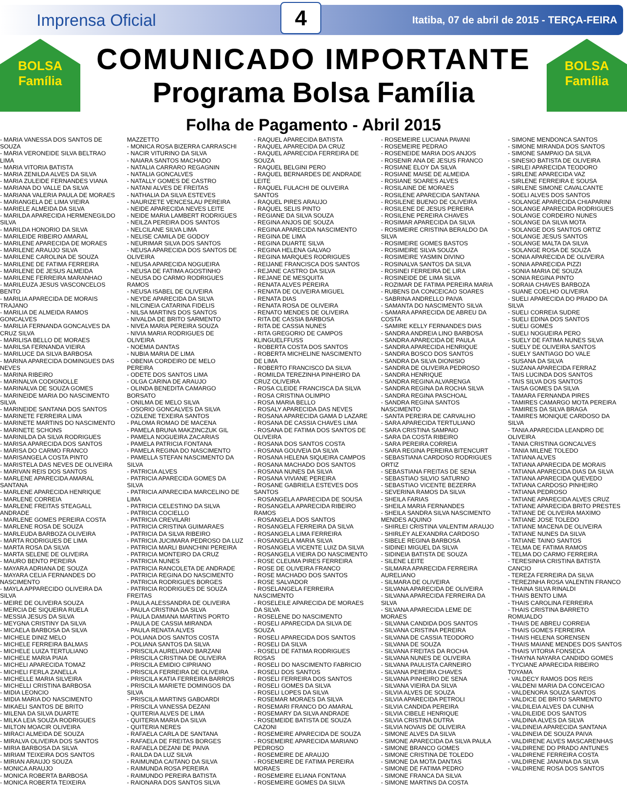Imprensa Oficial 4 Itatiba, 07 de abril de 2015 - TERÇA-FEIRA
BOLSA
Família
COMUNICADO IMPORTANTE
Programa Bolsa Família
BOLSA
Família
Folha de Pagamento - Abril 2015
- MARIA VANESSA DOS SANTOS DE SOUZA
- MARIA VERONEIDE SILVA BELTRAO LIMA
- MARIA VITORIA BATISTA
- MARIA ZENILDA ALVES DA SILVA
- MARIA ZULEIDE FERNANDES VIANA
- MARIANA DO VALLE DA SILVA
- MARIANA VALERIA PAULA DE MORAES
- MARIANGELA DE LIMA VIEIRA
- MARIELE ALMEIDA DA SILVA
- MARILDA APARECIDA HERMENEGILDO SILVA
- MARILDA HONORIO DA SILVA
- MARILEIDE RIBEIRO AMARAL
- MARILENE APARECIDA DE MORAES
- MARILENE ARAUJO SILVA
- MARILENE CAROLINA DE SOUZA
- MARILENE DE FATIMA FERREIRA
- MARILENE DE JESUS ALMEIDA
- MARILENE FERREIRA MARANHAO
- MARILEUZA JESUS VASCONCELOS BENTO
- MARILIA APARECIDA DE MORAIS TRAJANO
- MARILIA DE ALMEIDA RAMOS GONCALVES
- MARILIA FERNANDA GONCALVES DA CRUZ SILVA
- MARILISA BELLO DE MORAES
- MARILSA FERNANDA VIEIRA
- MARILUCE DA SILVA BARBOSA
- MARINA APARECIDA DOMINGUES DAS NEVES
- MARINA RIBEIRO
- MARINALVA CODIGNOLLE
- MARINALVA DE SOUZA GOMES
- MARINEIDE MARIA DO NASCIMENTO SILVA
- MARINEIDE SANTANA DOS SANTOS
- MARINETE FERREIRA LIMA
- MARINETE MARTINS DO NASCIMENTO
- MARINETE SCHONS
- MARINILDA DA SILVA RODRIGUES
- MARISA APARECIDA DOS SANTOS
- MARISA DO CARMO FRANCO
- MARISANGELA COSTA PINTO
- MARISTELA DAS NEVES DE OLIVEIRA
- MARIVAN REIS DOS SANTOS
- MARLENE APARECIDA AMARAL SANTANA
- MARLENE APARECIDA HENRIQUE
- MARLENE CORREIA
- MARLENE FREITAS STEAGALL ANDRADE
- MARLENE GOMES PEREIRA COSTA
- MARLENE ROSA DE SOUZA
- MARLEUDA BARBOZA OLIVEIRA
- MARTA RODRIGUES DE LIMA
- MARTA ROSA DA SILVA
- MARTA SELENE DE OLIVEIRA
- MAURO BENTO PEREIRA
- MAYARA ADRIANA DE SOUZA
- MAYARA CELIA FERNANDES DO NASCIMENTO
- MAYLA APPARECIDO OLIVEIRA DA SILVA
- MEIRE DE OLIVEIRA SOUZA
- MERCIA DE SIQUEIRA RUELA
- MESSIA JESUS DA SILVA
- MEYGNA CRISTINY DA SILVA
- MICAELA BARBOSA DA SILVA
- MICHELE DINIZ MELO
- MICHELE FERREIRA BALMAS
- MICHELE LUIZA TERTULIANO
- MICHELE MARIA PIAIA
- MICHELI APARECIDA TOMAZ
- MICHELI FERLA ZANELLA
- MICHELLE MARIA SILVEIRA
- MICHELLI CRISTINA BARBOSA
- MIDIA LEONCIO
- MIDIA MARIA DO NASCIMENTO
- MIKAELI SANTOS DE BRITO
- MILENA DA SILVA DUARTE
- MILKA LEIA SOUZA RODRIGUES
- MILTON MOACIR OLIVEIRA
- MIRACI ALMEIDA DE SOUZA
- MIRALVA OLIVEIRA DOS SANTOS
- MIRIA BARBOSA DA SILVA
- MIRIAM TEIXEIRA DOS SANTOS
- MIRIAN ARAUJO SOUZA
- MONICA ARAUJO
- MONICA ROBERTA BARBOSA
- MONICA ROBERTA TEIXEIRA MAZZETTO
- MONICA ROSA BIZERRA CARRASCHI
- NACIR VITURINO DA SILVA
- NAIARA SANTOS MACHADO
- NATALIA CARRARO REGAGNIN
- NATALIA GONCALVES
- NATALLY GOMES DE CASTRO
- NATANI ALVES DE FREITAS
- NATHALIA DA SILVA ESTEVES
- NAURIZETE VENCESLAU PEREIRA
- NEIDE APARECIDA NEVES LEITE
- NEIDE MARIA LAMBERT RODRIGUES
- NEILZA PEREIRA DOS SANTOS
- NELCILANE SILVA LIMA
- NELISE CAMILA DE GODOY
- NEURIMAR SILVA DOS SANTOS
- NEUSA APARECIDA DOS SANTOS DE OLIVEIRA
- NEUSA APARECIDA NOGUEIRA
- NEUSA DE FATIMA AGOSTINHO
- NEUSA DO CARMO RODRIGUES RAMOS
- NEUSA ISABEL DE OLIVEIRA
- NEYDE APARECIDA DA SILVA
- NILCINEIA CATARINA FIDELIS
- NILSA MARTINS DOS SANTOS
- NIVALDA DE BRITO SARMENTO
- NIVEA MARIA PEREIRA SOUZA
- NIVIA MARIA RODRIGUES DE OLIVEIRA
- NOEMIA DANTAS
- NUBIA MARIA DE LIMA
- OBENIA CORDEIRO DE MELO PEREIRA
- ODETE DOS SANTOS LIMA
- OLGA CARINA DE ARAUJO
- OLINDA BENEDITA CAMARGO BORSATO
- ONILMA DE MELO SILVA
- OSORIO GONCALVES DA SILVA
- OZILENE TEXEIRA SANTOS
- PALOMA ROMAO DE MACENA
- PAMELA BRUNA MAKZINCZUK GIL
- PAMELA NOGUEIRA ZACARIAS
- PAMELA PATRICIA FONTANA
- PAMELA REGINA DO NASCIMENTO
- PAMELLA STEFAN NASCIMENTO DA SILVA
- PATRICIA ALVES
- PATRICIA APARECIDA GOMES DA SILVA
- PATRICIA APARECIDA MARCELINO DE LIMA
- PATRICIA CELESTINO DA SILVA
- PATRICIA COCIELLO
- PATRICIA CREVILARI
- PATRICIA CRISTINA GUIMARAES
- PATRICIA DA SILVA RIBEIRO
- PATRICIA JUCIMARA PEDROSO DA LUZ
- PATRICIA MARLI BIANCHINI PEREIRA
- PATRICIA MONTEIRO DA CRUZ
- PATRICIA NUNES
- PATRICIA RANCOLETA DE ANDRADE
- PATRICIA REGINA DO NASCIMENTO
- PATRICIA RODRIGUES BORGES
- PATRICIA RODRIGUES DE SOUZA FREITAS
- PAULA ALESSANDRA DE OLIVEIRA
- PAULA CRISTINA DA SILVA
- PAULA DAMIANA MARTINS PORTO
- PAULA DE CASSIA MIRANDA
- PAULA RENATA ALVES
- POLIANA DOS SANTOS COSTA
- POLIANA SANTOS DA SILVA
- PRISCILA AURELIANO BARZANI
- PRISCILA CRISTINA DE OLIVEIRA
- PRISCILA EMIDIO CIPRIANO
- PRISCILA FERREIRA DE OLIVEIRA
- PRISCILA KATIA FERREIRA BARROS
- PRISCILA MARIETE DOMINGOS DA SILVA
- PRISCILA MARTINS GABOARDI
- PRISCILA VANESSA DEZANI
- QUITERIA ALVES DE LIMA
- QUITERIA MARIA DA SILVA
- QUITERIA NERES
- RAFAELA CARLA DE SANTANA
- RAFAELA DE FREITAS BORGES
- RAFAELA DEZANI DE PAIVA
- RAILDA DA LUZ SILVA
- RAIMUNDA CAITANO DA SILVA
- RAIMUNDA ROSA PEREIRA
- RAIMUNDO PEREIRA BATISTA
- RAIONARA DOS SANTOS SILVA
- RAQUEL APARECIDA BATISTA
- RAQUEL APARECIDA DA CRUZ
- RAQUEL APARECIDA FERREIRA DE SOUZA
- RAQUEL BELGINI PERO
- RAQUEL BERNARDES DE ANDRADE LEITE
- RAQUEL FULACHI DE OLIVEIRA SANTOS
- RAQUEL PIRES ARAUJO
- RAQUEL SELIS PINTO
- REGIANE DA SILVA SOUZA
- REGINA ANJOS DE SOUZA
- REGINA APARECIDA NASCIMENTO
- REGINA DE LIMA
- REGINA DUARTE SILVA
- REGINA HELENA GALVAO
- REGINA MARQUES RODRIGUES
- REIJANE FRANCISCA DOS SANTOS
- REJANE CASTRO DA SILVA
- REJANE DE MESQUITA
- RENATA ALVES PEREIRA
- RENATA DE OLIVEIRA MIGUEL
- RENATA DIAS
- RENATA ROSA DE OLIVEIRA
- RENATO MENDES DE OLIVEIRA
- RITA DE CASSIA BARBOSA
- RITA DE CASSIA NUNES
- RITA GREGORIO DE CAMPOS KLINGUELFFUSS
- ROBERTA COSTA DOS SANTOS
- ROBERTA MICHELINE NASCIMENTO DE LIMA
- ROBERTO FRANCISCO DA SILVA
- ROMILDA TEREZINHA PINHEIRO DA CRUZ OLIVEIRA
- ROSA CLEIDE FRANCISCA DA SILVA
- ROSA CRISTINA OLIMPIO
- ROSA MARIA BELLO
- ROSALY APARECIDA DAS NEVES
- ROSANA APARECIDA GAMA D LAZARE
- ROSANA DE CASSIA CHAVES LIMA
- ROSANA DE FATIMA DOS SANTOS DE OLIVEIRA
- ROSANA DOS SANTOS COSTA
- ROSANA GOUVEIA DA SILVA
- ROSANA HELENA SIQUEIRA CAMPOS
- ROSANA MACHADO DOS SANTOS
- ROSANA NUNES DA SILVA
- ROSANA VIVIANE PEREIRA
- ROSANE GABRIELA ESTEVES DOS SANTOS
- ROSANGELA APARECIDA DE SOUSA
- ROSANGELA APARECIDA RIBEIRO RAMOS
- ROSANGELA DOS SANTOS
- ROSANGELA FERREIRA DA SILVA
- ROSANGELA LIMA FERREIRA
- ROSANGELA MARIA SILVA
- ROSANGELA VICENTE LUIZ DA SILVA
- ROSANGELA VIEIRA DO NASCIMENTO
- ROSE CLEUMA PIRES FERREIRA
- ROSE DE OLIVEIRA FRANCO
- ROSE MACHADO DOS SANTOS
- ROSE SALVADOR
- ROSELANGELA FERREIRA NASCIMENTO
- ROSELEILE APARECIDA DE MORAES DA SILVA
- ROSELENE DO NASCIMENTO
- ROSELI APARECIDA DA SILVA DE SOUZA
- ROSELI APARECIDA DOS SANTOS
- ROSELI DA SILVA
- ROSELI DE FATIMA RODRIGUES ROSAS
- ROSELI DO NASCIMENTO FABRICIO
- ROSELI DOS SANTOS
- ROSELI FERREIRA DOS SANTOS
- ROSELI GOMES DA SILVA
- ROSELI LOPES DA SILVA
- ROSEMAR MORAES DA SILVA
- ROSEMARI FRANCO DO AMARAL
- ROSEMARY DA SILVA ANDRADE
- ROSEMEIDE BATISTA DE SOUZA CAZONI
- ROSEMEIRE APARECIDA DE SOUZA
- ROSEMEIRE APARECIDA MARIANO PEDROSO
- ROSEMEIRE DE ARAUJO
- ROSEMEIRE DE FATIMA PEREIRA MORAES
- ROSEMEIRE ELIANA FONTANA
- ROSEMEIRE GOMES DA SILVA
- ROSEMEIRE LUCIANA PAVANI
- ROSEMEIRE PEDRAO
- ROSENEIDE MARIA DOS ANJOS
- ROSENIR ANA DE JESUS FRANCO
- ROSIANE ELOY DA SILVA
- ROSIANE MAISE DE ALMEIDA
- ROSIANE SOARES ALVES
- ROSILAINE DE MORAES
- ROSILENE APARECIDA SANTANA
- ROSILENE BUENO DE OLIVEIRA
- ROSILENE DE JESUS PEREIRA
- ROSILENE PEREIRA CHAVES
- ROSIMAR APARECIDA DA SILVA
- ROSIMEIRE CRISTINA BERALDO DA SILVA
- ROSIMEIRE GOMES BASTOS
- ROSIMEIRE SILVA SOUZA
- ROSIMEIRE YASMIN DIVINO
- ROSINALVA SANTOS DA SILVA
- ROSINEI FERREIRA DE LIRA
- ROSINEIDE DE LIMA SILVA
- ROZIMAR DE FATIMA PEREIRA MARIA
- RUBENS DA CONCEICAO SOARES
- SABRINA ANDRELLO PAIVA
- SAMANTA DO NASCIMENTO SILVA
- SAMARA APARECIDA DE ABREU DA COSTA
- SAMIRE KELLY FERNANDES DIAS
- SANDRA ANDREIA LINO BARBOSA
- SANDRA APARECIDA DE PAULA
- SANDRA APARECIDA HENRIQUE
- SANDRA BOSCO DOS SANTOS
- SANDRA DA SILVA DIONISIO
- SANDRA DE OLIVEIRA PEDROSO
- SANDRA HENRIQUE
- SANDRA REGINA ALVARENGA
- SANDRA REGINA DA ROCHA SILVA
- SANDRA REGINA PASCHOAL
- SANDRA REGINA SANTOS NASCIMENTO
- SANTA PEREIRA DE CARVALHO
- SARA APARECIDA TERTULIANO
- SARA CRISTINA SAMPAIO
- SARA DA COSTA RIBEIRO
- SARA PEREIRA CORREIA
- SARA REGINA PEREIRA BITENCURT
- SEBASTIANA CARDOSO RODRIGUES ORTIZ
- SEBASTIANA FREITAS DE SENA
- SEBASTIAO SILVIO SATURNO
- SEBASTIAO VICENTE BEZERRA
- SEVERINA RAMOS DA SILVA
- SHEILA FARIAS
- SHEILA MARIA FERNANDES
- SHEILA SANDRA SILVA NASCIMENTO MENDES AQUINO
- SHIRLEI CRISTINA VALENTIM ARAUJO
- SHIRLEY ALEXANDRA CARDOSO
- SIBELE REGINA BARBOSA
- SIDINEI MIGUEL DA SILVA
- SIDINEIA BATISTA DE SOUZA
- SILENE LEITE
- SILMARA APARECIDA FERREIRA AURELIANO
- SILMARA DE OLIVEIRA
- SILVANA APARECIDA DE OLIVEIRA
- SILVANA APARECIDA FERREIRA DA SILVA
- SILVANA APARECIDA LEME DE MORAES
- SILVANA CANDIDA DOS SANTOS
- SILVANA CRISTINA PEREIRA
- SILVANA DE CASSIA TEODORO
- SILVANA DE SOUZA
- SILVANA FREITAS DA ROCHA
- SILVANA NUNES DE OLIVEIRA
- SILVANA PAULISTA CARNEIRO
- SILVANA PEREIRA CHAVES
- SILVANA PINHEIRO DE SENA
- SILVANA VIEIRA DA SILVA
- SILVIA ALVES DE SOUZA
- SILVIA APARECIDA PETROLI
- SILVIA CANDIDA PEREIRA
- SILVIA CIBELE HENRIQUE
- SILVIA CRISTINA DUTRA
- SILVIA NOVAIS DE OLIVEIRA
- SIMONE ALVES DA SILVA
- SIMONE APARECIDA DA SILVA PAULA
- SIMONE BRANCO GOMES
- SIMONE CRISTINA DE TOLEDO
- SIMONE DA MOTA DANTAS
- SIMONE DE FATIMA PEDRO
- SIMONE FRANCA DA SILVA
- SIMONE MARTINS DA COSTA
- SIMONE MENDONCA SANTOS
- SIMONE MIRANDA DOS SANTOS
- SIMONE SAMPAIO DA SILVA
- SINESIO BATISTA DE OLIVEIRA
- SIRLEI APARECIDA TEODORO
- SIRLENE APARECIDA VAZ
- SIRLENE FERREIRA E SOUSA
- SIRLENE SIMONE CAVALCANTE
- SOELI ALVES DOS SANTOS
- SOLANGE APARECIDA CHIAPARINI
- SOLANGE APARECIDA RODRIGUES
- SOLANGE CORDEIRO NUNES
- SOLANGE DA SILVA MOTA
- SOLANGE DOS SANTOS ORTIZ
- SOLANGE JESUS SANTOS
- SOLANGE MALTA DA SILVA
- SOLANGE ROSA DE SOUZA
- SONIA APARECIDA DE OLIVEIRA
- SONIA APARECIDA PIZZI
- SONIA MARIA DE SOUZA
- SONIA REGINA PINTO
- SORAIA CHAVES BARBOZA
- SUANE COELHO OLIVEIRA
- SUELI APARECIDA DO PRADO DA SILVA
- SUELI CORREIA SUDRE
- SUELI EDINA DOS SANTOS
- SUELI GOMES
- SUELI NOGUEIRA PERO
- SUELY DE FATIMA NUNES SILVA
- SUELY DE OLIVEIRA SANTOS
- SUELY SANTIAGO DO VALE
- SUSANA DA SILVA
- SUZANA APARECIDA FERRAZ
- TAIS LUCINDA DOS SANTOS
- TAIS SILVA DOS SANTOS
- TAISA GOMES DA SILVA
- TAMARA FERNANDA PIRES
- TAMIRES CAMARGO MOTA PEREIRA
- TAMIRES DA SILVA BRAGA
- TAMIRES MONIQUE CARDOSO DA SILVA
- TANIA APARECIDA LEANDRO DE OLIVEIRA
- TANIA CRISTINA GONCALVES
- TANIA MILENE TOLEDO
- TATIANA ALVES
- TATIANA APARECIDA DE MORAIS
- TATIANA APARECIDA DIAS DA SILVA
- TATIANA APARECIDA QUEVEDO
- TATIANA CARDOSO PINHEIRO
- TATIANA PEDROSO
- TATIANE APARECIDA ALVES CRUZ
- TATIANE APARECIDA BRITO PRESTES
- TATIANE DE OLIVEIRA MAXIMO
- TATIANE JOSE TOLEDO
- TATIANE MACENA DE OLIVEIRA
- TATIANE NUNES DA SILVA
- TATIANE TAINO SANTOS
- TELMA DE FATIMA RAMOS
- TELMA DO CARMO FERREIRA
- TERESINHA CRISTINA BATISTA CANCIO
- TEREZA FERREIRA DA SILVA
- TEREZINHA ROSA VALENTIN FRANCO
- THAINA SILVA RINALDI
- THAIS BENTO LIMA
- THAIS CAROLINA FERREIRA
- THAIS CRISTINA BARRETO ROMUALDO
- THAIS DE ABREU CORREIA
- THAIS GOMES FERREIRA
- THAIS HELENA SORENSEN
- THAIS MAIANE MENDES DOS SANTOS
- THAIS VITORIA FONSECA
- THAYNA NAYARA CANDIDO GOMES
- TYCIANE APARECIDA RIBEIRO TOYAMA
- VALDECY RAMOS DOS REIS
- VALDENI MARIA DA CONCEICAO
- VALDENORA SOUZA SANTOS
- VALDICE DE BRITO SARMENTO
- VALDILEIA ALVES DA CUNHA
- VALDILEIDE DOS SANTOS
- VALDINA ALVES DA SILVA
- VALDINEIA APARECIDA SANTANA
- VALDINEIA DE SOUZA PAIVA
- VALDIRENE ALVES MASCARENHAS
- VALDIRENE DO PRADO ANTUNES
- VALDIRENE FERREIRA COSTA
- VALDIRENE JANAINA DA SILVA
- VALDIRENE ROSA DOS SANTOS